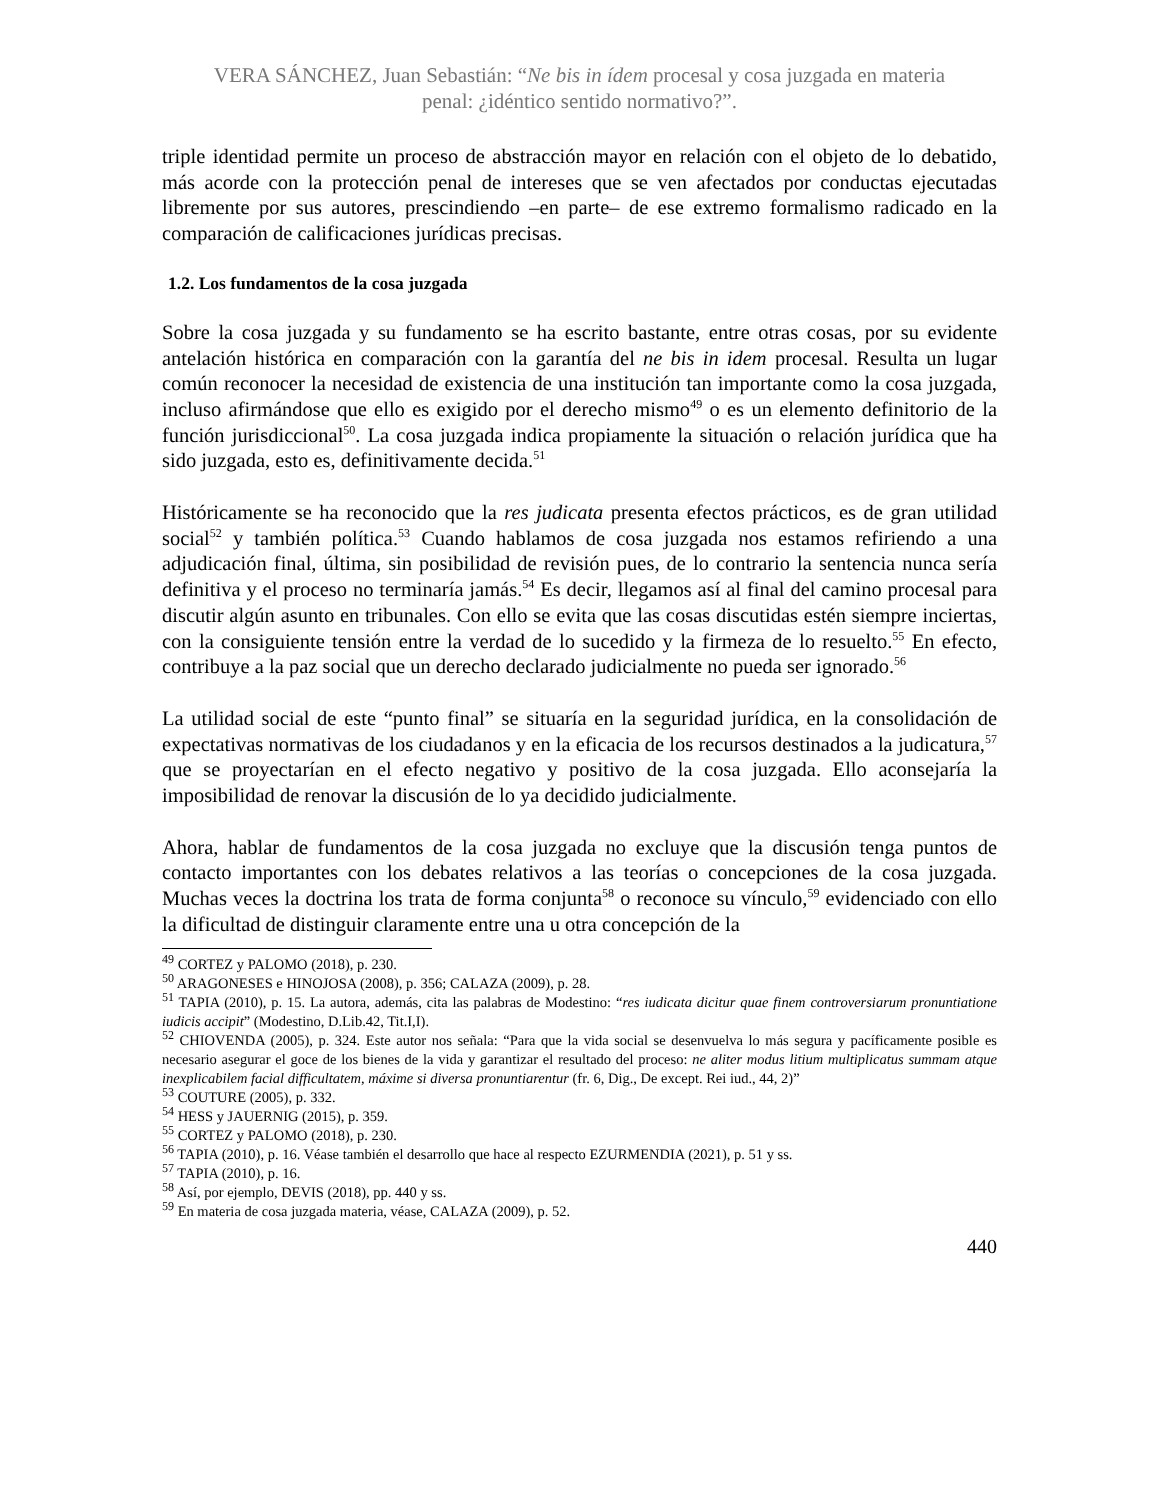VERA SÁNCHEZ, Juan Sebastián: “Ne bis in ídem procesal y cosa juzgada en materia
penal: ¿idéntico sentido normativo?”.
triple identidad permite un proceso de abstracción mayor en relación con el objeto de lo debatido, más acorde con la protección penal de intereses que se ven afectados por conductas ejecutadas libremente por sus autores, prescindiendo –en parte– de ese extremo formalismo radicado en la comparación de calificaciones jurídicas precisas.
1.2. Los fundamentos de la cosa juzgada
Sobre la cosa juzgada y su fundamento se ha escrito bastante, entre otras cosas, por su evidente antelación histórica en comparación con la garantía del ne bis in idem procesal. Resulta un lugar común reconocer la necesidad de existencia de una institución tan importante como la cosa juzgada, incluso afirmándose que ello es exigido por el derecho mismo<sup>49</sup> o es un elemento definitorio de la función jurisdiccional<sup>50</sup>. La cosa juzgada indica propiamente la situación o relación jurídica que ha sido juzgada, esto es, definitivamente decida.<sup>51</sup>
Históricamente se ha reconocido que la res judicata presenta efectos prácticos, es de gran utilidad social<sup>52</sup> y también política.<sup>53</sup> Cuando hablamos de cosa juzgada nos estamos refiriendo a una adjudicación final, última, sin posibilidad de revisión pues, de lo contrario la sentencia nunca sería definitiva y el proceso no terminaría jamás.<sup>54</sup> Es decir, llegamos así al final del camino procesal para discutir algún asunto en tribunales. Con ello se evita que las cosas discutidas estén siempre inciertas, con la consiguiente tensión entre la verdad de lo sucedido y la firmeza de lo resuelto.<sup>55</sup> En efecto, contribuye a la paz social que un derecho declarado judicialmente no pueda ser ignorado.<sup>56</sup>
La utilidad social de este “punto final” se situaría en la seguridad jurídica, en la consolidación de expectativas normativas de los ciudadanos y en la eficacia de los recursos destinados a la judicatura,<sup>57</sup> que se proyectarían en el efecto negativo y positivo de la cosa juzgada. Ello aconsejaría la imposibilidad de renovar la discusión de lo ya decidido judicialmente.
Ahora, hablar de fundamentos de la cosa juzgada no excluye que la discusión tenga puntos de contacto importantes con los debates relativos a las teorías o concepciones de la cosa juzgada. Muchas veces la doctrina los trata de forma conjunta<sup>58</sup> o reconoce su vínculo,<sup>59</sup> evidenciado con ello la dificultad de distinguir claramente entre una u otra concepción de la
<sup>49</sup> CORTEZ y PALOMO (2018), p. 230.
<sup>50</sup> ARAGONESES e HINOJOSA (2008), p. 356; CALAZA (2009), p. 28.
<sup>51</sup> TAPIA (2010), p. 15. La autora, además, cita las palabras de Modestino: “res iudicata dicitur quae finem controversiarum pronuntiatione iudicis accipit” (Modestino, D.Lib.42, Tit.I,I).
<sup>52</sup> CHIOVENDA (2005), p. 324. Este autor nos señala: “Para que la vida social se desenvuelva lo más segura y pacíficamente posible es necesario asegurar el goce de los bienes de la vida y garantizar el resultado del proceso: ne aliter modus litium multiplicatus summam atque inexplicabilem facial difficultatem, máxime si diversa pronuntiarentur (fr. 6, Dig., De except. Rei iud., 44, 2)”
<sup>53</sup> COUTURE (2005), p. 332.
<sup>54</sup> HESS y JAUERNIG (2015), p. 359.
<sup>55</sup> CORTEZ y PALOMO (2018), p. 230.
<sup>56</sup> TAPIA (2010), p. 16. Véase también el desarrollo que hace al respecto EZURMENDIA (2021), p. 51 y ss.
<sup>57</sup> TAPIA (2010), p. 16.
<sup>58</sup> Así, por ejemplo, DEVIS (2018), pp. 440 y ss.
<sup>59</sup> En materia de cosa juzgada materia, véase, CALAZA (2009), p. 52.
440